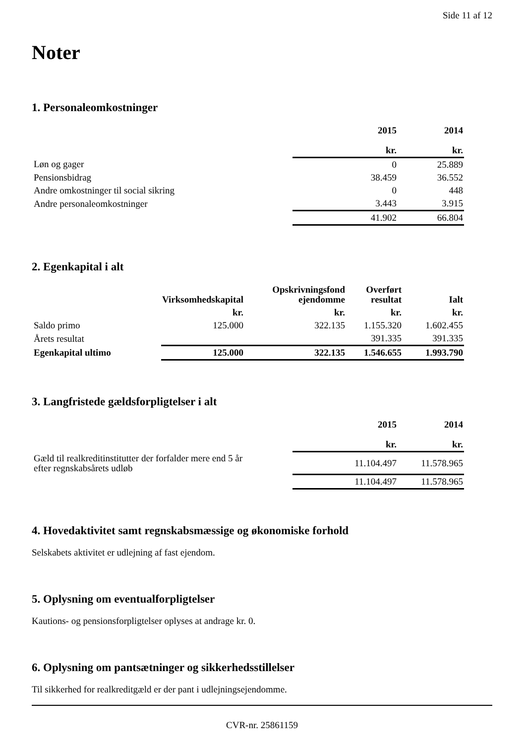Side 11 af 12
Noter
1. Personaleomkostninger
| | 2015 kr. | 2014 kr. |
| --- | --- | --- |
| Løn og gager | 0 | 25.889 |
| Pensionsbidrag | 38.459 | 36.552 |
| Andre omkostninger til social sikring | 0 | 448 |
| Andre personaleomkostninger | 3.443 | 3.915 |
| | 41.902 | 66.804 |
2. Egenkapital i alt
| | Virksomhedskapital | Opskrivningsfond ejendomme | Overført resultat | Ialt |
| --- | --- | --- | --- | --- |
| | kr. | kr. | kr. | kr. |
| Saldo primo | 125.000 | 322.135 | 1.155.320 | 1.602.455 |
| Årets resultat | | | 391.335 | 391.335 |
| Egenkapital ultimo | 125.000 | 322.135 | 1.546.655 | 1.993.790 |
3. Langfristede gældsforpligtelser i alt
| | 2015 kr. | 2014 kr. |
| --- | --- | --- |
| Gæld til realkreditinstitutter der forfalder mere end 5 år efter regnskabsårets udløb | 11.104.497 | 11.578.965 |
| | 11.104.497 | 11.578.965 |
4. Hovedaktivitet samt regnskabsmæssige og økonomiske forhold
Selskabets aktivitet er udlejning af fast ejendom.
5. Oplysning om eventualforpligtelser
Kautions- og pensionsforpligtelser oplyses at andrage kr. 0.
6. Oplysning om pantsætninger og sikkerhedsstillelser
Til sikkerhed for realkreditgæld er der pant i udlejningsejendomme.
CVR-nr. 25861159